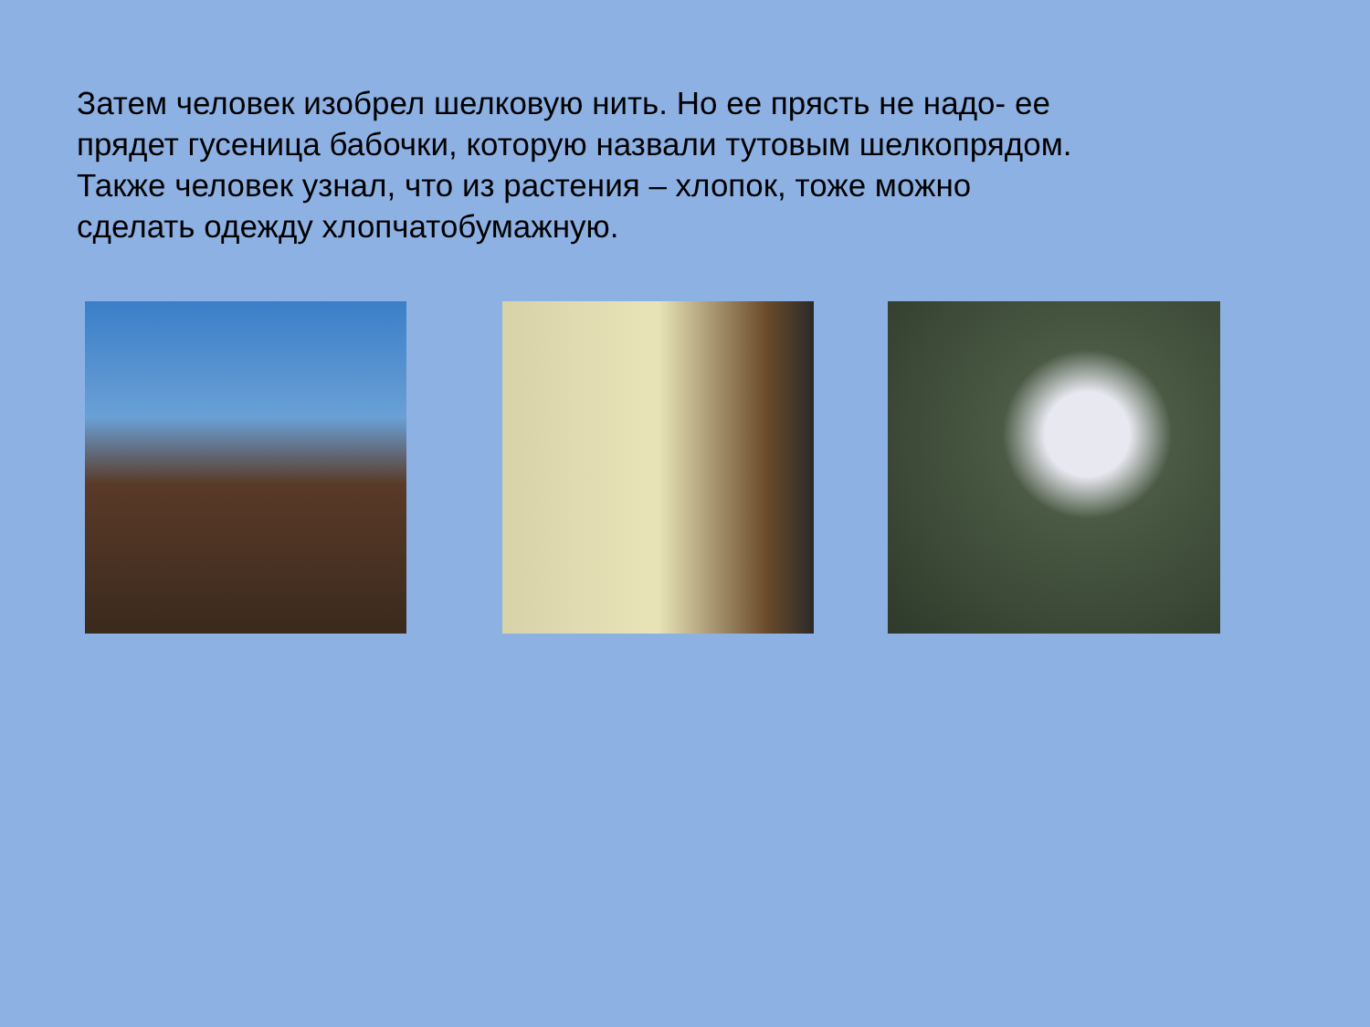Затем человек изобрел шелковую нить. Но ее прясть не надо- ее прядет гусеница бабочки, которую назвали тутовым шелкопрядом.
Также человек узнал, что из растения – хлопок, тоже можно сделать одежду хлопчатобумажную.